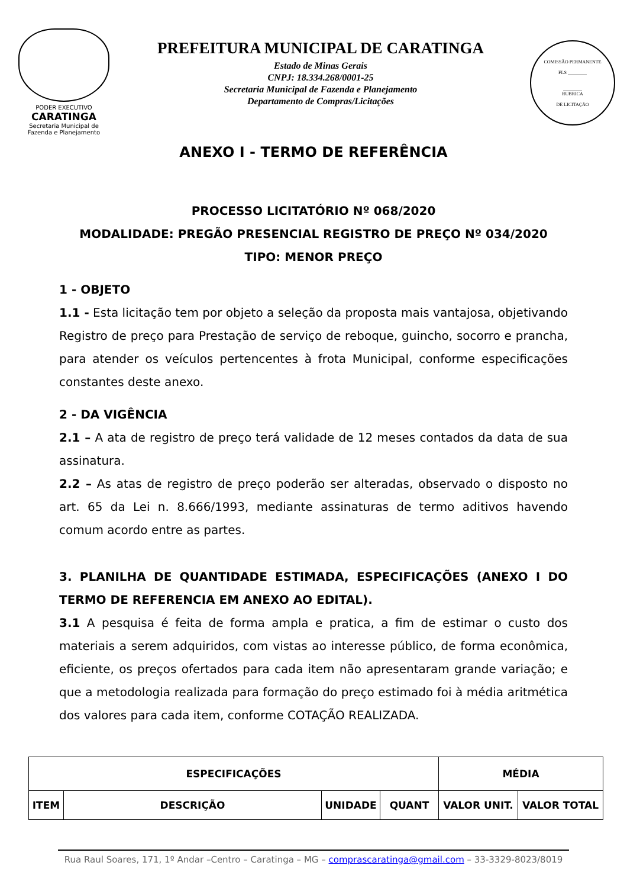PODER EXECUTIVO
CARATINGA
Secretaria Municipal de
Fazenda e Planejamento
PREFEITURA MUNICIPAL DE CARATINGA
Estado de Minas Gerais
CNPJ: 18.334.268/0001-25
Secretaria Municipal de Fazenda e Planejamento
Departamento de Compras/Licitações
COMISSÃO PERMANENTE
FLS ________
________
RUBRICA
DE LICITAÇÃO
ANEXO I - TERMO DE REFERÊNCIA
PROCESSO LICITATÓRIO Nº 068/2020
MODALIDADE: PREGÃO PRESENCIAL REGISTRO DE PREÇO Nº 034/2020
TIPO: MENOR PREÇO
1 - OBJETO
1.1 - Esta licitação tem por objeto a seleção da proposta mais vantajosa, objetivando Registro de preço para Prestação de serviço de reboque, guincho, socorro e prancha, para atender os veículos pertencentes à frota Municipal, conforme especificações constantes deste anexo.
2 - DA VIGÊNCIA
2.1 – A ata de registro de preço terá validade de 12 meses contados da data de sua assinatura.
2.2 – As atas de registro de preço poderão ser alteradas, observado o disposto no art. 65 da Lei n. 8.666/1993, mediante assinaturas de termo aditivos havendo comum acordo entre as partes.
3. PLANILHA DE QUANTIDADE ESTIMADA, ESPECIFICAÇÕES (ANEXO I DO TERMO DE REFERENCIA EM ANEXO AO EDITAL).
3.1 A pesquisa é feita de forma ampla e pratica, a fim de estimar o custo dos materiais a serem adquiridos, com vistas ao interesse público, de forma econômica, eficiente, os preços ofertados para cada item não apresentaram grande variação; e que a metodologia realizada para formação do preço estimado foi à média aritmética dos valores para cada item, conforme COTAÇÃO REALIZADA.
| ESPECIFICAÇÕES | | | | MÉDIA | |
| --- | --- | --- | --- | --- | --- |
| ITEM | DESCRIÇÃO | UNIDADE | QUANT | VALOR UNIT. | VALOR TOTAL |
Rua Raul Soares, 171, 1º Andar –Centro – Caratinga – MG – comprascaratinga@gmail.com – 33-3329-8023/8019